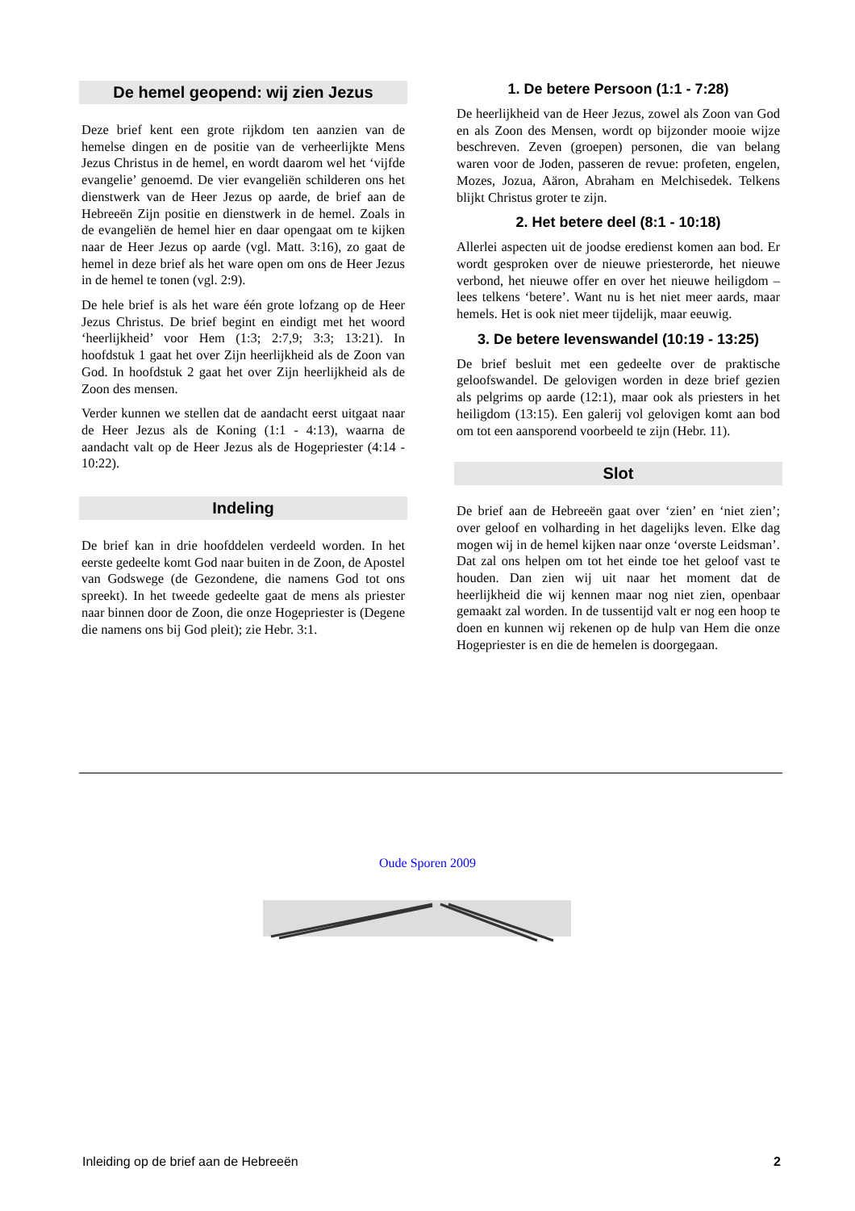De hemel geopend: wij zien Jezus
Deze brief kent een grote rijkdom ten aanzien van de hemelse dingen en de positie van de verheerlijkte Mens Jezus Christus in de hemel, en wordt daarom wel het ‘vijfde evangelie’ genoemd. De vier evangeliën schilderen ons het dienstwerk van de Heer Jezus op aarde, de brief aan de Hebreeën Zijn positie en dienstwerk in de hemel. Zoals in de evangeliën de hemel hier en daar opengaat om te kijken naar de Heer Jezus op aarde (vgl. Matt. 3:16), zo gaat de hemel in deze brief als het ware open om ons de Heer Jezus in de hemel te tonen (vgl. 2:9).
De hele brief is als het ware één grote lofzang op de Heer Jezus Christus. De brief begint en eindigt met het woord ‘heerlijkheid’ voor Hem (1:3; 2:7,9; 3:3; 13:21). In hoofdstuk 1 gaat het over Zijn heerlijkheid als de Zoon van God. In hoofdstuk 2 gaat het over Zijn heerlijkheid als de Zoon des mensen.
Verder kunnen we stellen dat de aandacht eerst uitgaat naar de Heer Jezus als de Koning (1:1 - 4:13), waarna de aandacht valt op de Heer Jezus als de Hogepriester (4:14 - 10:22).
Indeling
De brief kan in drie hoofddelen verdeeld worden. In het eerste gedeelte komt God naar buiten in de Zoon, de Apostel van Godswege (de Gezondene, die namens God tot ons spreekt). In het tweede gedeelte gaat de mens als priester naar binnen door de Zoon, die onze Hogepriester is (Degene die namens ons bij God pleit); zie Hebr. 3:1.
1. De betere Persoon (1:1 - 7:28)
De heerlijkheid van de Heer Jezus, zowel als Zoon van God en als Zoon des Mensen, wordt op bijzonder mooie wijze beschreven. Zeven (groepen) personen, die van belang waren voor de Joden, passeren de revue: profeten, engelen, Mozes, Jozua, Aäron, Abraham en Melchisedek. Telkens blijkt Christus groter te zijn.
2. Het betere deel (8:1 - 10:18)
Allerlei aspecten uit de joodse eredienst komen aan bod. Er wordt gesproken over de nieuwe priesterorde, het nieuwe verbond, het nieuwe offer en over het nieuwe heiligdom – lees telkens ‘betere’. Want nu is het niet meer aards, maar hemels. Het is ook niet meer tijdelijk, maar eeuwig.
3. De betere levenswandel (10:19 - 13:25)
De brief besluit met een gedeelte over de praktische geloofswandel. De gelovigen worden in deze brief gezien als pelgrims op aarde (12:1), maar ook als priesters in het heiligdom (13:15). Een galerij vol gelovigen komt aan bod om tot een aansporend voorbeeld te zijn (Hebr. 11).
Slot
De brief aan de Hebreeën gaat over ‘zien’ en ‘niet zien’; over geloof en volharding in het dagelijks leven. Elke dag mogen wij in de hemel kijken naar onze ‘overste Leidsman’. Dat zal ons helpen om tot het einde toe het geloof vast te houden. Dan zien wij uit naar het moment dat de heerlijkheid die wij kennen maar nog niet zien, openbaar gemaakt zal worden. In de tussentijd valt er nog een hoop te doen en kunnen wij rekenen op de hulp van Hem die onze Hogepriester is en die de hemelen is doorgegaan.
Oude Sporen 2009
Inleiding op de brief aan de Hebreeën 2